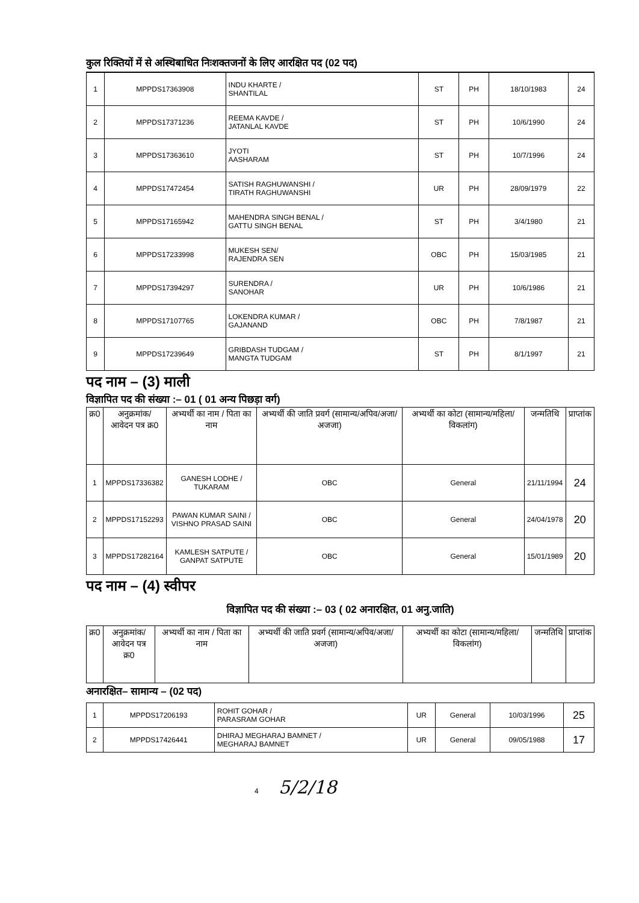कुल रिक्तियों में से अस्थिबाधित निःशक्तजनों के लिए आरक्षित पद (02 पद)
| 1 | MPPDS17363908 | INDU KHARTE / SHANTILAL | ST | PH | 18/10/1983 | 24 |
| 2 | MPPDS17371236 | REEMA KAVDE / JATANLAL KAVDE | ST | PH | 10/6/1990 | 24 |
| 3 | MPPDS17363610 | JYOTI AASHARAM | ST | PH | 10/7/1996 | 24 |
| 4 | MPPDS17472454 | SATISH RAGHUWANSHI / TIRATH RAGHUWANSHI | UR | PH | 28/09/1979 | 22 |
| 5 | MPPDS17165942 | MAHENDRA SINGH BENAL / GATTU SINGH BENAL | ST | PH | 3/4/1980 | 21 |
| 6 | MPPDS17233998 | MUKESH SEN/ RAJENDRA SEN | OBC | PH | 15/03/1985 | 21 |
| 7 | MPPDS17394297 | SURENDRA / SANOHAR | UR | PH | 10/6/1986 | 21 |
| 8 | MPPDS17107765 | LOKENDRA KUMAR / GAJANAND | OBC | PH | 7/8/1987 | 21 |
| 9 | MPPDS17239649 | GRIBDASH TUDGAM / MANGTA TUDGAM | ST | PH | 8/1/1997 | 21 |
पद नाम – (3) माली
विज्ञापित पद की संख्या :– 01 ( 01 अन्य पिछड़ा वर्ग)
| क्र0 | अनुक्रमांक/ आवेदन पत्र क्र0 | अभ्यर्थी का नाम / पिता का नाम | अभ्यर्थी की जाति प्रवर्ग (सामान्य/अपिव/अजा/अजजा) | अभ्यर्थी का कोटा (सामान्य/महिला/विकलांग) | जन्मतिथि | प्राप्तांक |
| --- | --- | --- | --- | --- | --- | --- |
| 1 | MPPDS17336382 | GANESH LODHE / TUKARAM | OBC | General | 21/11/1994 | 24 |
| 2 | MPPDS17152293 | PAWAN KUMAR SAINI / VISHNO PRASAD SAINI | OBC | General | 24/04/1978 | 20 |
| 3 | MPPDS17282164 | KAMLESH SATPUTE / GANPAT SATPUTE | OBC | General | 15/01/1989 | 20 |
पद नाम – (4) स्वीपर
विज्ञापित पद की संख्या :– 03 ( 02 अनारक्षित, 01 अनु.जाति)
| क्र0 | अनुक्रमांक/ आवेदन पत्र क्र0 | अभ्यर्थी का नाम / पिता का नाम | अभ्यर्थी की जाति प्रवर्ग (सामान्य/अपिव/अजा/अजजा) | अभ्यर्थी का कोटा (सामान्य/महिला/विकलांग) | जन्मतिथि | प्राप्तांक |
| --- | --- | --- | --- | --- | --- | --- |
अनारक्षित– सामान्य – (02 पद)
| 1 | MPPDS17206193 | ROHIT GOHAR / PARASRAM GOHAR | UR | General | 10/03/1996 | 25 |
| 2 | MPPDS17426441 | DHIRAJ MEGHARAJ BAMNET / MEGHARAJ BAMNET | UR | General | 09/05/1988 | 17 |
4 5/2/18